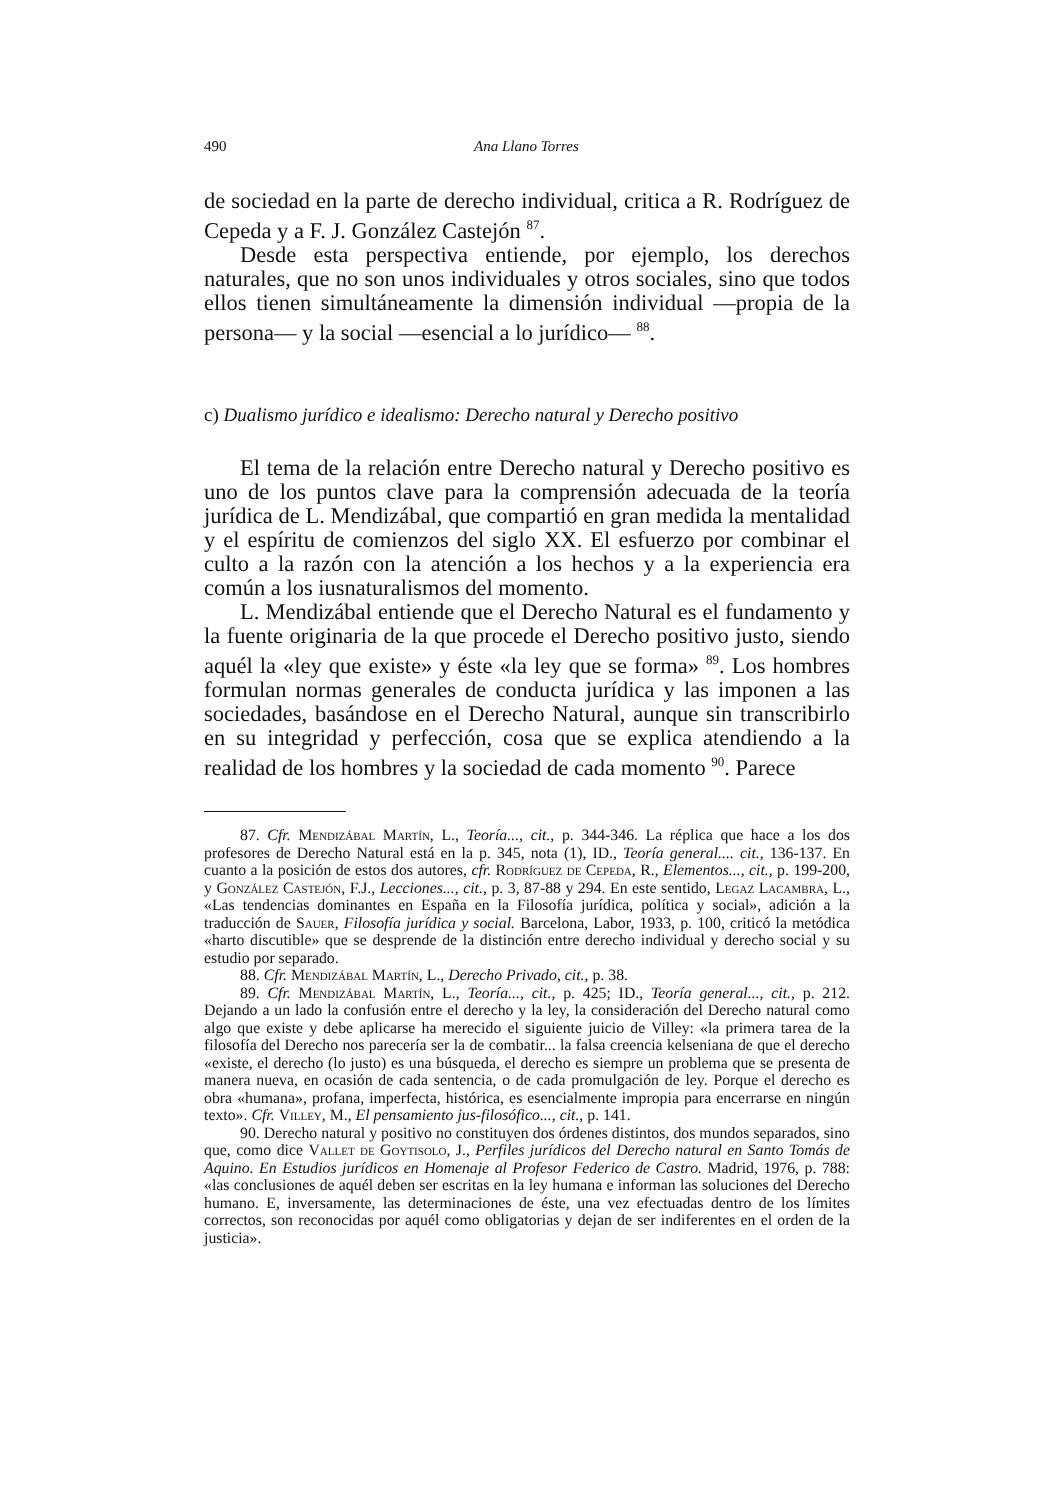490 Ana Llano Torres
de sociedad en la parte de derecho individual, critica a R. Rodríguez de Cepeda y a F. J. González Castejón <sup>87</sup>.
Desde esta perspectiva entiende, por ejemplo, los derechos naturales, que no son unos individuales y otros sociales, sino que todos ellos tienen simultáneamente la dimensión individual —propia de la persona— y la social —esencial a lo jurídico— <sup>88</sup>.
c) Dualismo jurídico e idealismo: Derecho natural y Derecho positivo
El tema de la relación entre Derecho natural y Derecho positivo es uno de los puntos clave para la comprensión adecuada de la teoría jurídica de L. Mendizábal, que compartió en gran medida la mentalidad y el espíritu de comienzos del siglo XX. El esfuerzo por combinar el culto a la razón con la atención a los hechos y a la experiencia era común a los iusnaturalismos del momento.
L. Mendizábal entiende que el Derecho Natural es el fundamento y la fuente originaria de la que procede el Derecho positivo justo, siendo aquél la «ley que existe» y éste «la ley que se forma» <sup>89</sup>. Los hombres formulan normas generales de conducta jurídica y las imponen a las sociedades, basándose en el Derecho Natural, aunque sin transcribirlo en su integridad y perfección, cosa que se explica atendiendo a la realidad de los hombres y la sociedad de cada momento <sup>90</sup>. Parece
87. Cfr. Mendizábal Martín, L., Teoría..., cit., p. 344-346. La réplica que hace a los dos profesores de Derecho Natural está en la p. 345, nota (1), ID., Teoría general.... cit., 136-137. En cuanto a la posición de estos dos autores, cfr. Rodríguez de Cepeda, R., Elementos..., cit., p. 199-200, y González Castejón, F.J., Lecciones..., cit., p. 3, 87-88 y 294. En este sentido, Legaz Lacambra, L., «Las tendencias dominantes en España en la Filosofía jurídica, política y social», adición a la traducción de Sauer, Filosofía jurídica y social. Barcelona, Labor, 1933, p. 100, criticó la metódica «harto discutible» que se desprende de la distinción entre derecho individual y derecho social y su estudio por separado.
88. Cfr. Mendizábal Martín, L., Derecho Privado, cit., p. 38.
89. Cfr. Mendizábal Martín, L., Teoría..., cit., p. 425; ID., Teoría general..., cit., p. 212. Dejando a un lado la confusión entre el derecho y la ley, la consideración del Derecho natural como algo que existe y debe aplicarse ha merecido el siguiente juicio de Villey: «la primera tarea de la filosofía del Derecho nos parecería ser la de combatir... la falsa creencia kelseniana de que el derecho «existe, el derecho (lo justo) es una búsqueda, el derecho es siempre un problema que se presenta de manera nueva, en ocasión de cada sentencia, o de cada promulgación de ley. Porque el derecho es obra «humana», profana, imperfecta, histórica, es esencialmente impropia para encerrarse en ningún texto». Cfr. Villey, M., El pensamiento jus-filosófico..., cit., p. 141.
90. Derecho natural y positivo no constituyen dos órdenes distintos, dos mundos separados, sino que, como dice Vallet de Goytisolo, J., Perfiles jurídicos del Derecho natural en Santo Tomás de Aquino. En Estudios jurídicos en Homenaje al Profesor Federico de Castro. Madrid, 1976, p. 788: «las conclusiones de aquél deben ser escritas en la ley humana e informan las soluciones del Derecho humano. E, inversamente, las determinaciones de éste, una vez efectuadas dentro de los límites correctos, son reconocidas por aquél como obligatorias y dejan de ser indiferentes en el orden de la justicia».